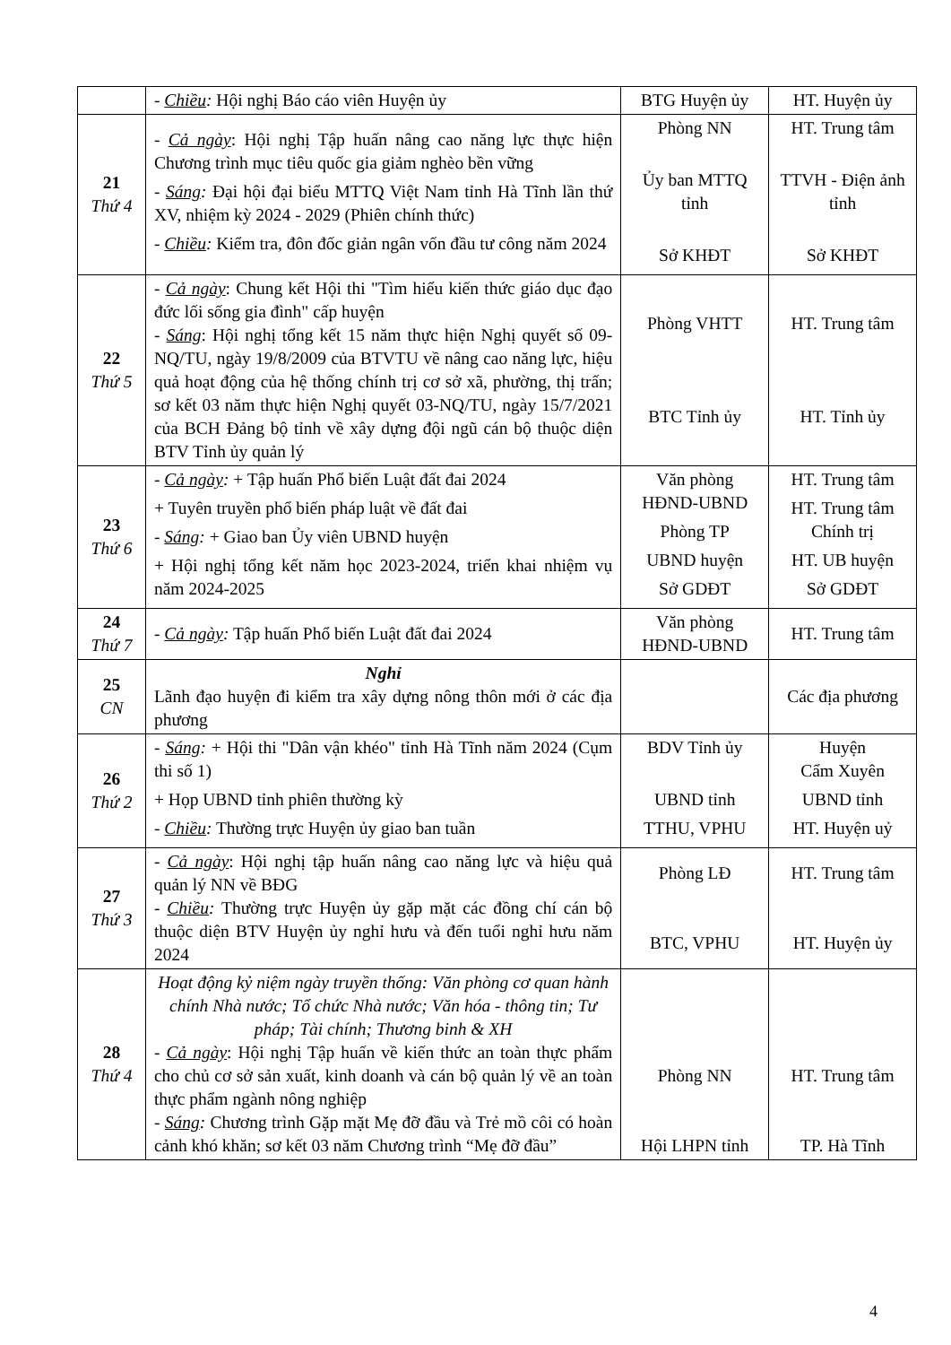| | - Chiều : Hội nghị Báo cáo viên Huyện ủy | BTG Huyện ủy | HT. Huyện ủy |
| 21 Thứ 4 | - Cả ngày : Hội nghị Tập huấn nâng cao năng lực thực hiện Chương trình mục tiêu quốc gia giảm nghèo bền vững - Sáng : Đại hội đại biểu MTTQ Việt Nam tỉnh Hà Tĩnh lần thứ XV, nhiệm kỳ 2024 - 2029 (Phiên chính thức) - Chiều : Kiểm tra, đôn đốc giản ngân vốn đầu tư công năm 2024 | Phòng NN Ủy ban MTTQ tỉnh Sở KHĐT | HT. Trung tâm TTVH - Điện ảnh tỉnh Sở KHĐT |
| 22 Thứ 5 | - Cả ngày : Chung kết Hội thi "Tìm hiểu kiến thức giáo dục đạo đức lối sống gia đình" cấp huyện - Sáng : Hội nghị tổng kết 15 năm thực hiện Nghị quyết số 09-NQ/TU, ngày 19/8/2009 của BTVTU về nâng cao năng lực, hiệu quả hoạt động của hệ thống chính trị cơ sở xã, phường, thị trấn; sơ kết 03 năm thực hiện Nghị quyết 03-NQ/TU, ngày 15/7/2021 của BCH Đảng bộ tỉnh về xây dựng đội ngũ cán bộ thuộc diện BTV Tỉnh ủy quản lý | Phòng VHTT BTC Tỉnh ủy | HT. Trung tâm HT. Tỉnh ủy |
| 23 Thứ 6 | - Cả ngày : + Tập huấn Phổ biến Luật đất đai 2024 + Tuyên truyền phổ biến pháp luật về đất đai - Sáng : + Giao ban Ủy viên UBND huyện + Hội nghị tổng kết năm học 2023-2024, triển khai nhiệm vụ năm 2024-2025 | Văn phòng HĐND-UBND Phòng TP UBND huyện Sở GDĐT | HT. Trung tâm HT. Trung tâm Chính trị HT. UB huyện Sở GDĐT |
| 24 Thứ 7 | - Cả ngày : Tập huấn Phổ biến Luật đất đai 2024 | Văn phòng HĐND-UBND | HT. Trung tâm |
| 25 CN | Nghỉ Lãnh đạo huyện đi kiểm tra xây dựng nông thôn mới ở các địa phương | | Các địa phương |
| 26 Thứ 2 | - Sáng : + Hội thi "Dân vận khéo" tỉnh Hà Tĩnh năm 2024 (Cụm thi số 1) + Họp UBND tỉnh phiên thường kỳ - Chiều : Thường trực Huyện ủy giao ban tuần | BDV Tỉnh ủy UBND tỉnh TTHU, VPHU | Huyện Cẩm Xuyên UBND tỉnh HT. Huyện uỷ |
| 27 Thứ 3 | - Cả ngày : Hội nghị tập huấn nâng cao năng lực và hiệu quả quản lý NN về BĐG - Chiều : Thường trực Huyện ủy gặp mặt các đồng chí cán bộ thuộc diện BTV Huyện ủy nghỉ hưu và đến tuổi nghỉ hưu năm 2024 | Phòng LĐ BTC, VPHU | HT. Trung tâm HT. Huyện ủy |
| 28 Thứ 4 | Hoạt động kỷ niệm ngày truyền thống: Văn phòng cơ quan hành chính Nhà nước; Tổ chức Nhà nước; Văn hóa - thông tin; Tư pháp; Tài chính; Thương binh & XH - Cả ngày : Hội nghị Tập huấn về kiến thức an toàn thực phẩm cho chủ cơ sở sản xuất, kinh doanh và cán bộ quản lý về an toàn thực phẩm ngành nông nghiệp - Sáng : Chương trình Gặp mặt Mẹ đỡ đầu và Trẻ mồ côi có hoàn cảnh khó khăn; sơ kết 03 năm Chương trình “Mẹ đỡ đầu” | Phòng NN Hội LHPN tỉnh | HT. Trung tâm TP. Hà Tĩnh |
4